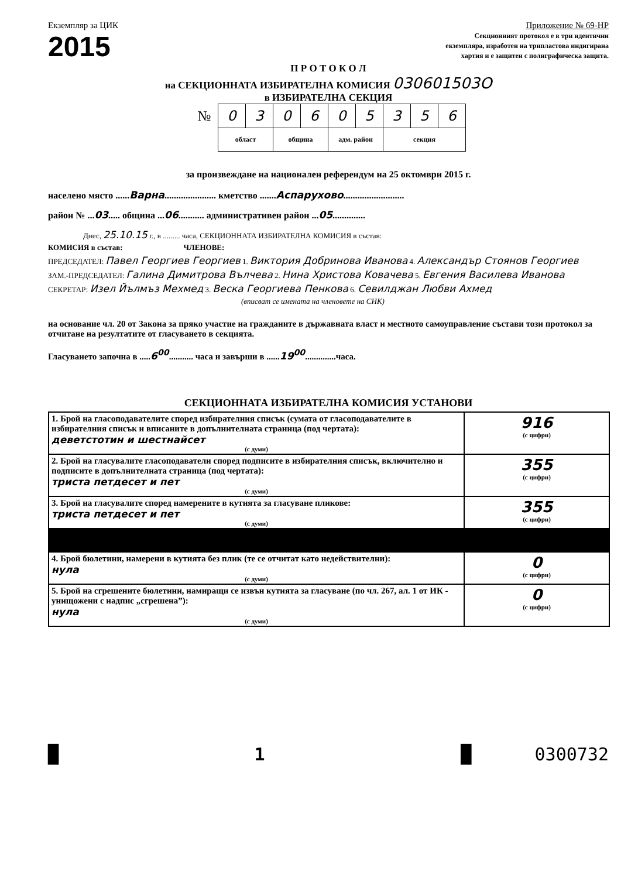Екземпляр за ЦИК
2015
Приложение № 69-НР
Секционният протокол е в три идентични
екземпляра, изработен на трипластова индигирана
хартия и е защитен с полиграфическа защита.
П Р О Т О К О Л
на СЕКЦИОННАТА ИЗБИРАТЕЛНА КОМИСИЯ 030601503О
в ИЗБИРАТЕЛНА СЕКЦИЯ
| № | 0 | 3 | 0 | 6 | 0 | 5 | 3 | 5 | 6 |
| | област | | община | | адм. район | | секция | | |
за произвеждане на национален референдум на 25 октомври 2015 г.
населено място ......Варна...................... кметство .......Аспарухово..........................
район № ...03..... община ...06........... административен район ...05..............
Днес, 25.10.15 г., в ......... часа, СЕКЦИОННАТА ИЗБИРАТЕЛНА КОМИСИЯ в състав:
КОМИСИЯ в състав: ЧЛЕНОВЕ:
ПРЕДСЕДАТЕЛ: Павел Георгиев Георгиев 1. Виктория Добринова Иванова 4. Александър Стоянов Георгиев
ЗАМ.-ПРЕДСЕДАТЕЛ: Галина Димитрова Вълчева 2. Нина Христова Ковачева 5. Евгения Василева Иванова
СЕКРЕТАР: Изел Йълмъз Мехмед 3. Веска Георгиева Пенкова 6. Севилджан Любви Ахмед
(вписват се имената на членовете на СИК)
на основание чл. 20 от Закона за пряко участие на гражданите в държавната власт и местното самоуправление състави този протокол за отчитане на резултатите от гласуването в секцията.
Гласуването започна в .....6<sup>00</sup>........... часа и завърши в ......19<sup>00</sup>..............часа.
СЕКЦИОННАТА ИЗБИРАТЕЛНА КОМИСИЯ УСТАНОВИ
| 1. Брой на гласоподавателите според избирателния списък (сумата от гласоподавателите в избирателния списък и вписаните в допълнителната страница (под чертата): деветстотин и шестнайсет (с думи) | 916 (с цифри) |
| 2. Брой на гласувалите гласоподаватели според подписите в избирателния списък, включително и подписите в допълнителната страница (под чертата): триста петдесет и пет (с думи) | 355 (с цифри) |
| 3. Брой на гласувалите според намерените в кутията за гласуване пликове: триста петдесет и пет (с думи) | 355 (с цифри) |
| 4. Брой бюлетини, намерени в кутията без плик (те се отчитат като недействителни): нула (с думи) | 0 (с цифри) |
| 5. Брой на сгрешените бюлетини, намиращи се извън кутията за гласуване (по чл. 267, ал. 1 от ИК - унищожени с надпис „сгрешена”): нула (с думи) | 0 (с цифри) |
█ 1 █ 0300732